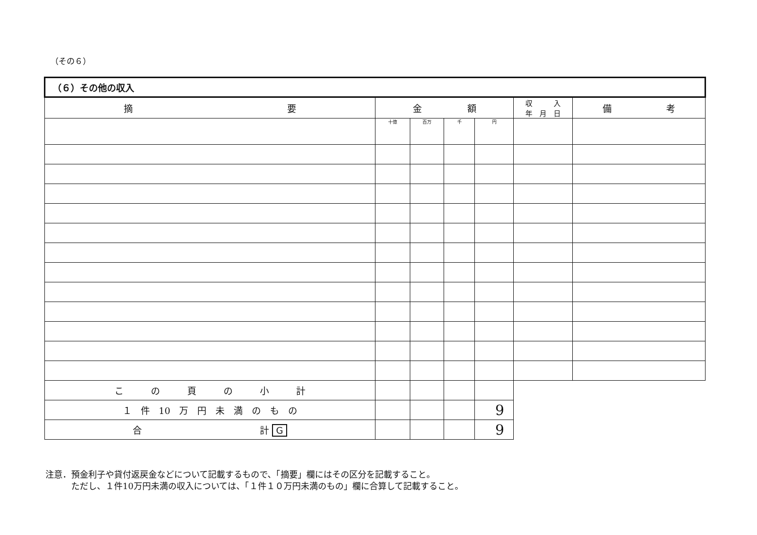（その６）
| （６）その他の収入 | | | | | | |
| 摘 要 | 金 額 | | | | 収 入 年 月 日 | 備 考 |
| | 十億 | 百万 | 千 | 円 | | |
| こ の 頁 の 小 計 | | | | | | |
| １ 件 10 万 円 未 満 の も の | | | | 9 | | |
| 合 計 G | | | | 9 | | |
注意．預金利子や貸付返戻金などについて記載するもので、「摘要」欄にはその区分を記載すること。
　　　ただし、１件10万円未満の収入については、「１件１０万円未満のもの」欄に合算して記載すること。